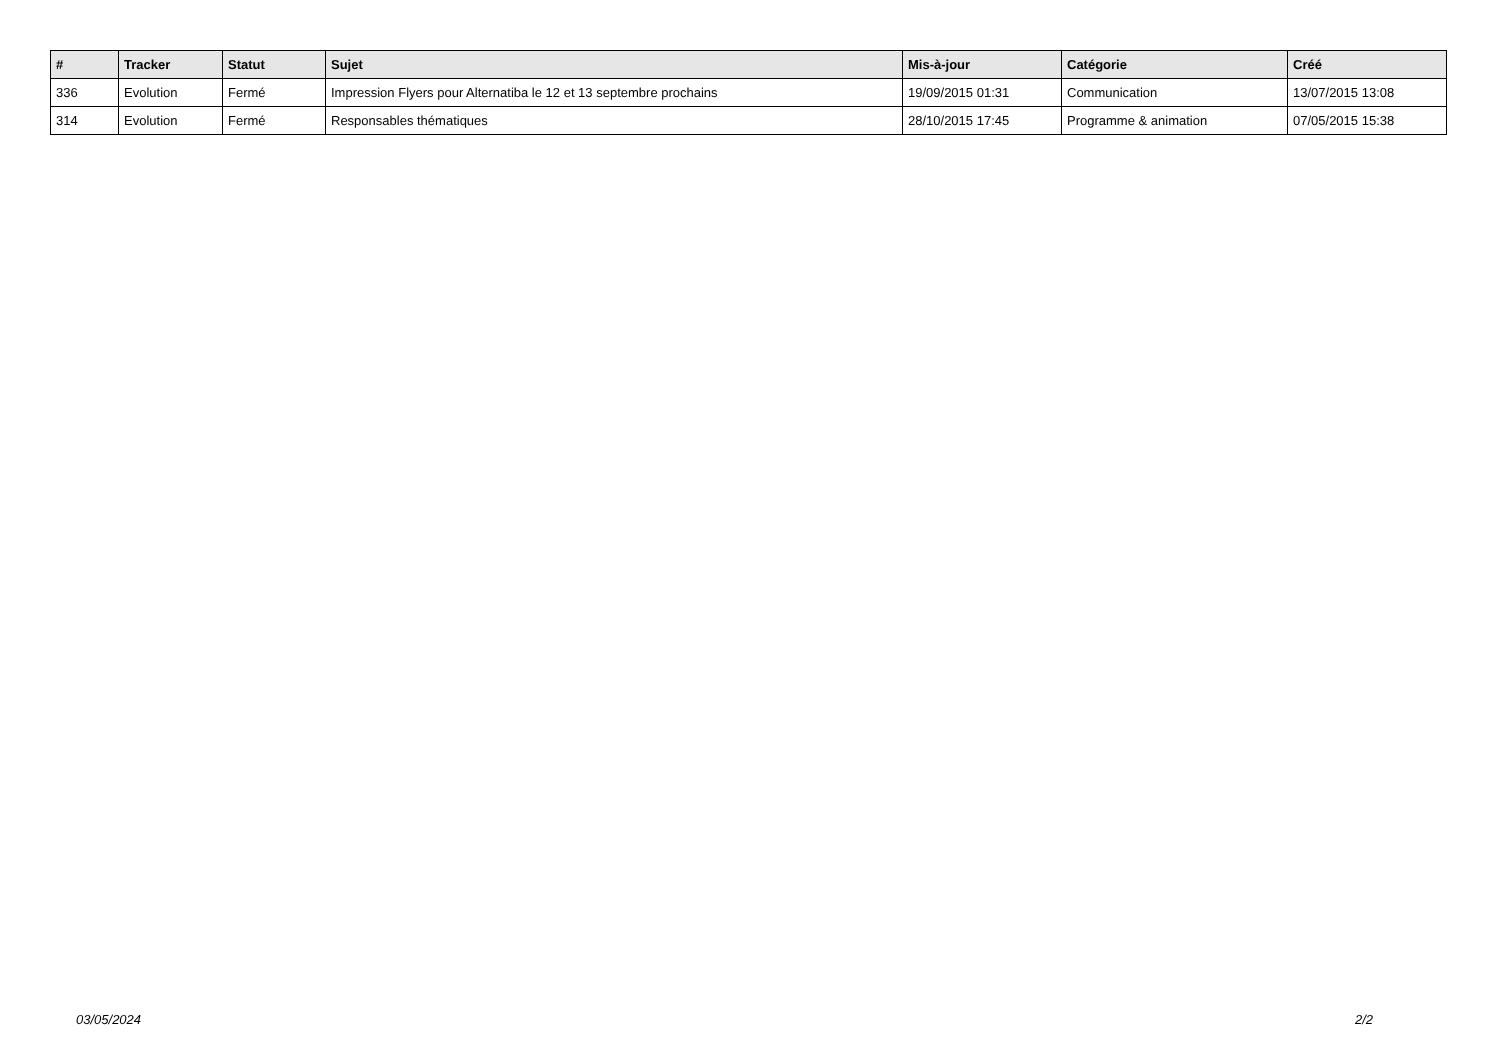| # | Tracker | Statut | Sujet | Mis-à-jour | Catégorie | Créé |
| --- | --- | --- | --- | --- | --- | --- |
| 336 | Evolution | Fermé | Impression Flyers pour Alternatiba le 12 et 13 septembre prochains | 19/09/2015 01:31 | Communication | 13/07/2015 13:08 |
| 314 | Evolution | Fermé | Responsables thématiques | 28/10/2015 17:45 | Programme & animation | 07/05/2015 15:38 |
03/05/2024 2/2